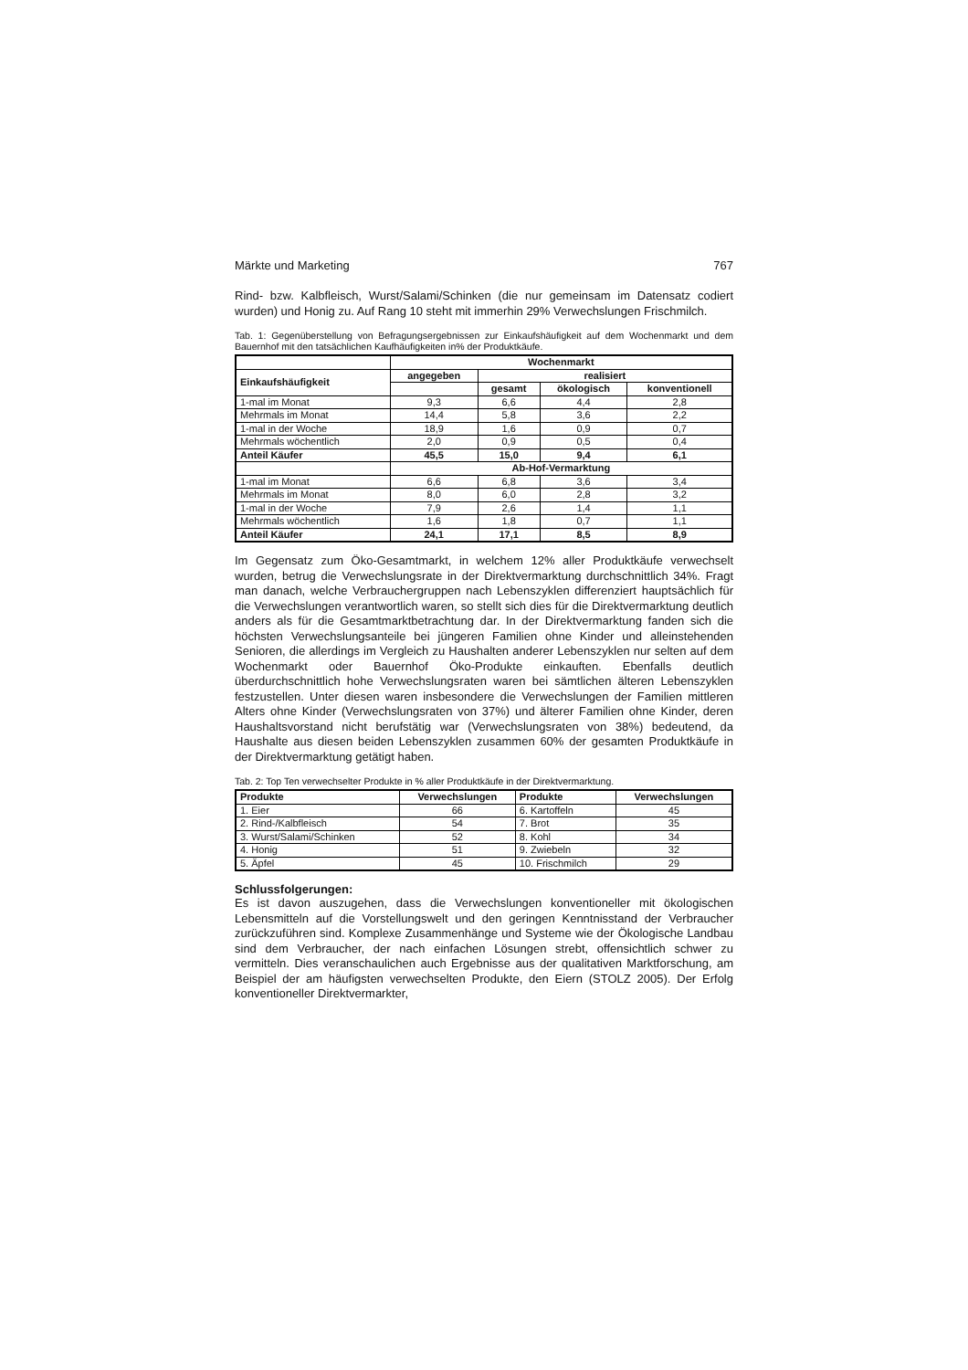Märkte und Marketing 767
Rind- bzw. Kalbfleisch, Wurst/Salami/Schinken (die nur gemeinsam im Datensatz codiert wurden) und Honig zu. Auf Rang 10 steht mit immerhin 29% Verwechslungen Frischmilch.
Tab. 1: Gegenüberstellung von Befragungsergebnissen zur Einkaufshäufigkeit auf dem Wochenmarkt und dem Bauernhof mit den tatsächlichen Kaufhäufigkeiten in% der Produktkäufe.
| | Wochenmarkt | | | |
| --- | --- | --- | --- | --- |
| Einkaufshäufigkeit | angegeben | realisiert | | |
| | | gesamt | ökologisch | konventionell |
| 1-mal im Monat | 9,3 | 6,6 | 4,4 | 2,8 |
| Mehrmals im Monat | 14,4 | 5,8 | 3,6 | 2,2 |
| 1-mal in der Woche | 18,9 | 1,6 | 0,9 | 0,7 |
| Mehrmals wöchentlich | 2,0 | 0,9 | 0,5 | 0,4 |
| Anteil Käufer | 45,5 | 15,0 | 9,4 | 6,1 |
| | Ab-Hof-Vermarktung | | | |
| 1-mal im Monat | 6,6 | 6,8 | 3,6 | 3,4 |
| Mehrmals im Monat | 8,0 | 6,0 | 2,8 | 3,2 |
| 1-mal in der Woche | 7,9 | 2,6 | 1,4 | 1,1 |
| Mehrmals wöchentlich | 1,6 | 1,8 | 0,7 | 1,1 |
| Anteil Käufer | 24,1 | 17,1 | 8,5 | 8,9 |
Im Gegensatz zum Öko-Gesamtmarkt, in welchem 12% aller Produktkäufe verwechselt wurden, betrug die Verwechslungsrate in der Direktvermarktung durchschnittlich 34%. Fragt man danach, welche Verbrauchergruppen nach Lebenszyklen differenziert hauptsächlich für die Verwechslungen verantwortlich waren, so stellt sich dies für die Direktvermarktung deutlich anders als für die Gesamtmarktbetrachtung dar. In der Direktvermarktung fanden sich die höchsten Verwechslungsanteile bei jüngeren Familien ohne Kinder und alleinstehenden Senioren, die allerdings im Vergleich zu Haushalten anderer Lebenszyklen nur selten auf dem Wochenmarkt oder Bauernhof Öko-Produkte einkauften. Ebenfalls deutlich überdurchschnittlich hohe Verwechslungsraten waren bei sämtlichen älteren Lebenszyklen festzustellen. Unter diesen waren insbesondere die Verwechslungen der Familien mittleren Alters ohne Kinder (Verwechslungsraten von 37%) und älterer Familien ohne Kinder, deren Haushaltsvorstand nicht berufstätig war (Verwechslungsraten von 38%) bedeutend, da Haushalte aus diesen beiden Lebenszyklen zusammen 60% der gesamten Produktkäufe in der Direktvermarktung getätigt haben.
Tab. 2: Top Ten verwechselter Produkte in % aller Produktkäufe in der Direktvermarktung.
| Produkte | Verwechslungen | Produkte | Verwechslungen |
| --- | --- | --- | --- |
| 1. Eier | 66 | 6. Kartoffeln | 45 |
| 2. Rind-/Kalbfleisch | 54 | 7. Brot | 35 |
| 3. Wurst/Salami/Schinken | 52 | 8. Kohl | 34 |
| 4. Honig | 51 | 9. Zwiebeln | 32 |
| 5. Äpfel | 45 | 10. Frischmilch | 29 |
Schlussfolgerungen:
Es ist davon auszugehen, dass die Verwechslungen konventioneller mit ökologischen Lebensmitteln auf die Vorstellungswelt und den geringen Kenntnisstand der Verbraucher zurückzuführen sind. Komplexe Zusammenhänge und Systeme wie der Ökologische Landbau sind dem Verbraucher, der nach einfachen Lösungen strebt, offensichtlich schwer zu vermitteln. Dies veranschaulichen auch Ergebnisse aus der qualitativen Marktforschung, am Beispiel der am häufigsten verwechselten Produkte, den Eiern (STOLZ 2005). Der Erfolg konventioneller Direktvermarkter,